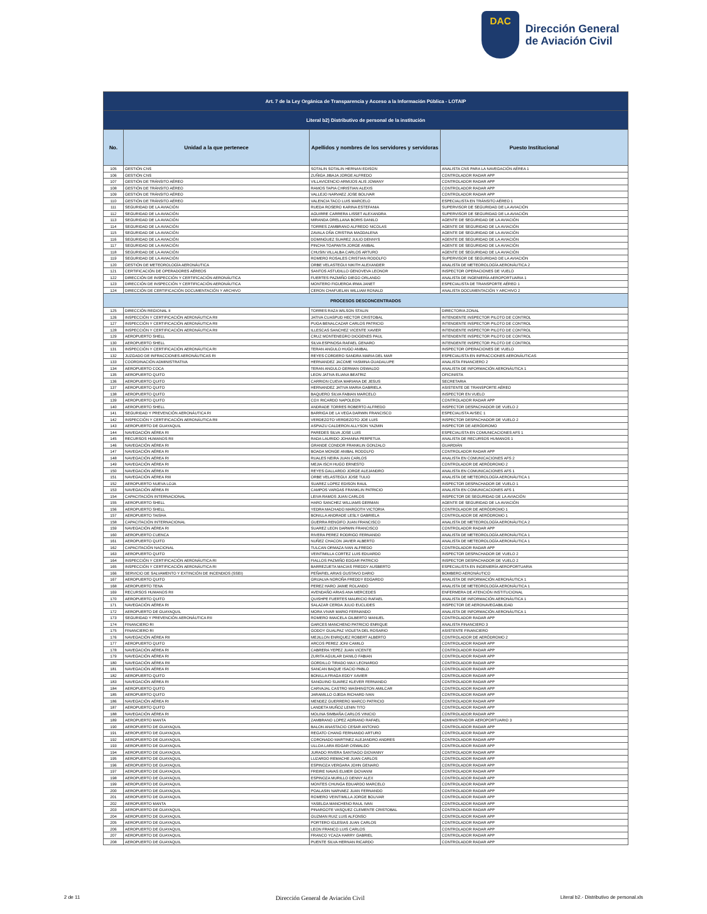DAC
Dirección General
de Aviación Civil
| Art. 7 de la Ley Orgánica de Transparencia y Acceso a la Información Pública - LOTAIP | | | |
| --- | --- | --- | --- |
| Literal b2) Distributivo de personal de la institución | | | |
| No. | Unidad a la que pertenece | Apellidos y nombres de los servidores y servidoras | Puesto Institucional |
| 105 | GESTIÓN CNS | SOTALIN SOTALIN HERNAN EDISON | ANALISTA CNS PARA LA NAVEGACIÓN AÉREA 1 |
| 106 | GESTIÓN CNS | ZUÑIGA JIBAJA JORGE ALFREDO | CONTROLADOR RADAR APP |
| 107 | GESTIÓN DE TRÁNSITO AÉREO | VILLAVICENCIO ARMIJOS ALIS JOWANY | CONTROLADOR RADAR APP |
| 108 | GESTIÓN DE TRÁNSITO AÉREO | RAMOS TAPIA CHRISTIAN ALEXIS | CONTROLADOR RADAR APP |
| 109 | GESTIÓN DE TRÁNSITO AÉREO | VALLEJO NARVAEZ JOSE BOLIVAR | CONTROLADOR RADAR APP |
| 110 | GESTIÓN DE TRÁNSITO AÉREO | VALENCIA TACO LUIS MARCELO | ESPECIALISTA EN TRÁNSITO AÉREO 1 |
| 111 | SEGURIDAD DE LA AVIACIÓN | RUEDA ROSERO KARINA ESTEFANIA | SUPERVISOR DE SEGURIDAD DE LA AVIACIÓN |
| 112 | SEGURIDAD DE LA AVIACIÓN | AGUIRRE CARRERA LISSET ALEXANDRA | SUPERVISOR DE SEGURIDAD DE LA AVIACIÓN |
| 113 | SEGURIDAD DE LA AVIACIÓN | MIRANDA ORELLANA BORIS DANILO | AGENTE DE SEGURIDAD DE LA AVIACIÓN |
| 114 | SEGURIDAD DE LA AVIACIÓN | TORRES ZAMBRANO ALFREDO NICOLAS | AGENTE DE SEGURIDAD DE LA AVIACIÓN |
| 115 | SEGURIDAD DE LA AVIACIÓN | ZAVALA OÑA CRISTINA MAGDALENA | AGENTE DE SEGURIDAD DE LA AVIACIÓN |
| 116 | SEGURIDAD DE LA AVIACIÓN | DOMINGUEZ SUAREZ JULIO DENNYS | AGENTE DE SEGURIDAD DE LA AVIACIÓN |
| 117 | SEGURIDAD DE LA AVIACIÓN | PINCHA TOAPANTA JORGE ANIBAL | AGENTE DE SEGURIDAD DE LA AVIACIÓN |
| 118 | SEGURIDAD DE LA AVIACIÓN | CHUSIN VILLALBA CARLOS ARTURO | AGENTE DE SEGURIDAD DE LA AVIACIÓN |
| 119 | SEGURIDAD DE LA AVIACIÓN | ROMERO ROSALES CRISTIAN RODOLFO | SUPERVISOR DE SEGURIDAD DE LA AVIACIÓN |
| 120 | GESTIÓN DE METEOROLOGÍA AERONÁUTICA | ORBE VELASTEGUI NIKITH ALEXANDER | ANALISTA DE METEOROLOGÍA AERONÁUTICA 2 |
| 121 | CERTIFICACIÓN DE OPERADORES AÉREOS | SANTOS ASTUDILLO GENOVEVA LEONOR | INSPECTOR OPERACIONES DE VUELO |
| 122 | DIRECCIÓN DE INSPECCIÓN Y CERTIFICACIÓN AERONÁUTICA | FUERTES PAZMIÑO DIEGO ORLANDO | ANALISTA DE INGENIERÍA AEROPORTUARIA 1 |
| 123 | DIRECCIÓN DE INSPECCIÓN Y CERTIFICACIÓN AERONÁUTICA | MONTERO FIGUEROA IRMA JANET | ESPECIALISTA DE TRANSPORTE AÉREO 1 |
| 124 | DIRECCIÓN DE CERTIFICACIÓN DOCUMENTACIÓN Y ARCHIVO | CERON CHAFUELAN WILLIAM RONALD | ANALISTA DOCUMENTACIÓN Y ARCHIVO 2 |
| PROCESOS DESCONCENTRADOS | | | |
| 125 | DIRECCIÓN REGIONAL II | TORRES RAZA WILSON STALIN | DIRECTOR/A ZONAL |
| 126 | INSPECCIÓN Y CERTIFICACIÓN AERONÁUTICA RII | JATIVA CUASPUD HECTOR CRISTOBAL | INTENDENTE INSPECTOR PILOTO DE CONTROL |
| 127 | INSPECCIÓN Y CERTIFICACIÓN AERONÁUTICA RII | PUGA BENALCAZAR CARLOS PATRICIO | INTENDENTE INSPECTOR PILOTO DE CONTROL |
| 128 | INSPECCIÓN Y CERTIFICACIÓN AERONÁUTICA RII | ILLESCAS SANCHEZ VICENTE XAVIER | INTENDENTE INSPECTOR PILOTO DE CONTROL |
| 129 | AEROPUERTO SHELL | CRUZ MONTENEGRO DIOGENES PAUL | INTENDENTE INSPECTOR PILOTO DE CONTROL |
| 130 | AEROPUERTO SHELL | SILVA ESPINOSA RAFAEL GENARO | INTENDENTE INSPECTOR PILOTO DE CONTROL |
| 131 | INSPECCIÓN Y CERTIFICACIÓN AERONÁUTICA RI | TERAN ANGULO HUGO ANIBAL | INSPECTOR OPERACIONES DE VUELO |
| 132 | JUZGADO DE INFRACCIONES AERONÁUTICAS RI | REYES CORDERO SANDRA MARIA DEL MAR | ESPECIALISTA EN INFRACCIONES AERONÁUTICAS |
| 133 | COORDINACIÓN ADMINISTRATIVA | HERNANDEZ JACOME YASMINA GUADALUPE | ANALISTA FINANCIERO 2 |
| 134 | AEROPUERTO COCA | TERAN ANGULO GERMAN OSWALDO | ANALISTA DE INFORMACIÓN AERONÁUTICA 1 |
| 135 | AEROPUERTO QUITO | LEON JATIVA ELIANA BEATRIZ | OFICINISTA |
| 136 | AEROPUERTO QUITO | CARRION CUEVA MARIANA DE JESUS | SECRETARIA |
| 137 | AEROPUERTO QUITO | HERNANDEZ JATIVA MARIA GABRIELA | ASISTENTE DE TRANSPORTE AÉREO |
| 138 | AEROPUERTO QUITO | BAQUERO SILVA FABIAN MARCELO | INSPECTOR EN VUELO |
| 139 | AEROPUERTO QUITO | COX RICARDO NAPOLEON | CONTROLADOR RADAR APP |
| 140 | AEROPUERTO SHELL | ANDRADE TORRES ROBERTO ALFREDO | INSPECTOR DESPACHADOR DE VUELO 2 |
| 141 | SEGURIDAD Y PREVENCIÓN AERONÁUTICA RI | BARRIGA DE LA VEGA DARWIN FRANCISCO | ESPECIALISTA AVSEC 1 |
| 142 | INSPECCIÓN Y CERTIFICACIÓN AERONÁUTICA RII | VERDEZOTO VERDEZOTO JOE LUIS | INSPECTOR DESPACHADOR DE VUELO 2 |
| 143 | AEROPUERTO DE GUAYAQUIL | ASPIAZU CALDERON ALLYSON YAZMIN | INSPECTOR DE AERÓDROMO |
| 144 | NAVEGACIÓN AÉREA RI | PAREDES SILVA JOSE LUIS | ESPECIALISTA EN COMUNICACIONES AFS 1 |
| 145 | RECURSOS HUMANOS RII | RADA LAURIDO JOHANNA PERPETUA | ANALISTA DE RECURSOS HUMANOS 1 |
| 146 | NAVEGACIÓN AÉREA RI | GRANDE CONDOR FRANKLIN GONZALO | GUARDIÁN |
| 147 | NAVEGACIÓN AÉREA RI | BOADA MONGE ANIBAL RODOLFO | CONTROLADOR RADAR APP |
| 148 | NAVEGACIÓN AÉREA RI | RUALES NEIRA JUAN CARLOS | ANALISTA EN COMUNICACIONES AFS 2 |
| 149 | NAVEGACIÓN AÉREA RI | MEJIA ISCH HUGO ERNESTO | CONTROLADOR DE AERÓDROMO 2 |
| 150 | NAVEGACIÓN AÉREA RI | REYES GALLARDO JORGE ALEJANDRO | ANALISTA EN COMUNICACIONES AFS 1 |
| 151 | NAVEGACIÓN AÉREA RIII | ORBE VELASTEGUI JOSE TULIO | ANALISTA DE METEOROLOGÍA AERONÁUTICA 1 |
| 152 | AEROPUERTO NUEVA LOJA | SUAREZ LOPEZ EDISON RAUL | INSPECTOR DESPACHADOR DE VUELO 1 |
| 153 | NAVEGACIÓN AÉREA RI | CAMPOS VARGAS FRANKLIN PATRICIO | ANALISTA EN COMUNICACIONES AFS 1 |
| 154 | CAPACITACIÓN INTERNACIONAL | LEIVA RAMOS JUAN CARLOS | INSPECTOR DE SEGURIDAD DE LA AVIACIÓN |
| 155 | AEROPUERTO SHELL | HARO SANCHEZ WILLIAMS GERMAN | AGENTE DE SEGURIDAD DE LA AVIACIÓN |
| 156 | AEROPUERTO SHELL | YEDRA MACHADO MARGOTH VICTORIA | CONTROLADOR DE AERÓDROMO 1 |
| 157 | AEROPUERTO TAISHA | BONILLA ANDRADE LESLY GABRIELA | CONTROLADOR DE AERÓDROMO 1 |
| 158 | CAPACITACIÓN INTERNACIONAL | GUERRA RENGIFO JUAN FRANCISCO | ANALISTA DE METEOROLOGÍA AERONÁUTICA 2 |
| 159 | NAVEGACIÓN AÉREA RI | SUAREZ LEON DARWIN FRANCISCO | CONTROLADOR RADAR APP |
| 160 | AEROPUERTO CUENCA | RIVERA PEREZ RODRIGO FERNANDO | ANALISTA DE METEOROLOGÍA AERONÁUTICA 1 |
| 161 | AEROPUERTO QUITO | NUÑEZ CHACON JAVIER ALBERTO | ANALISTA DE METEOROLOGÍA AERONÁUTICA 1 |
| 162 | CAPACITACIÓN NACIONAL | TULCAN ORMAZA IVAN ALFREDO | CONTROLADOR RADAR APP |
| 163 | AEROPUERTO QUITO | VEINTIMILLA CORTEZ LUIS EDUARDO | INSPECTOR DESPACHADOR DE VUELO 2 |
| 164 | INSPECCIÓN Y CERTIFICACIÓN AERONÁUTICA RI | FIALLOS PAZMIÑO EDGAR PATRICIO | INSPECTOR DESPACHADOR DE VUELO 2 |
| 165 | INSPECCIÓN Y CERTIFICACIÓN AERONÁUTICA RI | BARREZUETA MACIAS FREDDY AUSBERTO | ESPECIALISTA EN INGENIERÍA AEROPORTUARIA |
| 166 | SERVICIO DE SALVAMENTO Y EXTINCIÓN DE INCENDIOS (SSEI) | PEÑAFIEL ARIAS GUSTAVO DARIO | BOMBERO AERONÁUTICO |
| 167 | AEROPUERTO QUITO | GRIJALVA NOROÑA FREDDY EDGARDO | ANALISTA DE INFORMACIÓN AERONÁUTICA 1 |
| 168 | AEROPUERTO TENA | PEREZ HARO JAIME ROLANDO | ANALISTA DE METEOROLOGÍA AERONÁUTICA 1 |
| 169 | RECURSOS HUMANOS RII | AVENDAÑO ARIAS ANA MERCEDES | ENFERMERA DE ATENCIÓN INSTITUCIONAL |
| 170 | AEROPUERTO QUITO | QUISHPE FUERTES MAURICIO RAFAEL | ANALISTA DE INFORMACIÓN AERONÁUTICA 1 |
| 171 | NAVEGACIÓN AÉREA RI | SALAZAR CERDA JULIO EUCLIDES | INSPECTOR DE AERONAVEGABILIDAD |
| 172 | AEROPUERTO DE GUAYAQUIL | MORA VIVAR MARIO FERNANDO | ANALISTA DE INFORMACIÓN AERONÁUTICA 1 |
| 173 | SEGURIDAD Y PREVENCIÓN AERONÁUTICA RII | ROMERO IMAICELA GILBERTO MANUEL | CONTROLADOR RADAR APP |
| 174 | FINANCIERO RI | GARCES MANCHENO PATRICIO ENRIQUE | ANALISTA FINANCIERO 3 |
| 175 | FINANCIERO RI | GODOY GUALPAZ VIOLETA DEL ROSARIO | ASISTENTE FINANCIERO |
| 176 | NAVEGACIÓN AÉREA RII | MEJILLON ENRIQUEZ ROBERT ALBERTO | CONTROLADOR DE AERÓDROMO 2 |
| 177 | AEROPUERTO QUITO | ARCOS PEREZ JONI CAMILO | CONTROLADOR RADAR APP |
| 178 | NAVEGACIÓN AÉREA RI | CABRERA YEPEZ JUAN VICENTE | CONTROLADOR RADAR APP |
| 179 | NAVEGACIÓN AÉREA RI | ZURITA AGUILAR DANILO FABIAN | CONTROLADOR RADAR APP |
| 180 | NAVEGACIÓN AÉREA RII | GORDILLO TIRADO MAX LEONARDO | CONTROLADOR RADAR APP |
| 181 | NAVEGACIÓN AÉREA RI | SANCAN BAQUE ISACIO PABLO | CONTROLADOR RADAR APP |
| 182 | AEROPUERTO QUITO | BONILLA FRAGA EDDY XAVIER | CONTROLADOR RADAR APP |
| 183 | NAVEGACIÓN AÉREA RI | SANGUINO SUAREZ KLEVER FERNANDO | CONTROLADOR RADAR APP |
| 184 | AEROPUERTO QUITO | CARVAJAL CASTRO WASHINGTON AMILCAR | CONTROLADOR RADAR APP |
| 185 | AEROPUERTO QUITO | JARAMILLO OJEDA RICHARD IVAN | CONTROLADOR RADAR APP |
| 186 | NAVEGACIÓN AÉREA RI | MENDEZ GUERRERO MARCO PATRICIO | CONTROLADOR RADAR APP |
| 187 | AEROPUERTO QUITO | LANDETA MUÑOZ LENIN TITO | CONTROLADOR RADAR APP |
| 188 | NAVEGACIÓN AÉREA RI | MOLINA SIMBAÑA CARLOS VINICIO | CONTROLADOR RADAR APP |
| 189 | AEROPUERTO MANTA | ZAMBRANO LOPEZ ADRIANO RAFAEL | ADMINISTRADOR AEROPORTUARIO 3 |
| 190 | AEROPUERTO DE GUAYAQUIL | BALON ANASTACIO CESAR ANTONIO | CONTROLADOR RADAR APP |
| 191 | AEROPUERTO DE GUAYAQUIL | REGATO CHANG FERNANDO ARTURO | CONTROLADOR RADAR APP |
| 192 | AEROPUERTO DE GUAYAQUIL | CORONADO MARTINEZ ALEJANDRO ANDRES | CONTROLADOR RADAR APP |
| 193 | AEROPUERTO DE GUAYAQUIL | ULLOA LARA EDGAR OSWALDO | CONTROLADOR RADAR APP |
| 194 | AEROPUERTO DE GUAYAQUIL | JURADO RIVERA SANTIAGO GIOVANNY | CONTROLADOR RADAR APP |
| 195 | AEROPUERTO DE GUAYAQUIL | LUZARDO REMACHE JUAN CARLOS | CONTROLADOR RADAR APP |
| 196 | AEROPUERTO DE GUAYAQUIL | ESPINOZA VERGARA JOHN GENARO | CONTROLADOR RADAR APP |
| 197 | AEROPUERTO DE GUAYAQUIL | FREIRE NAVAS ELMER GIOVANNI | CONTROLADOR RADAR APP |
| 198 | AEROPUERTO DE GUAYAQUIL | ESPINOZA MURILLO DENNY ALEX | CONTROLADOR RADAR APP |
| 199 | AEROPUERTO DE GUAYAQUIL | MONTES CHUNGA EDUARDO MARCELO | CONTROLADOR RADAR APP |
| 200 | AEROPUERTO DE GUAYAQUIL | POALASIN NARVAEZ JUAN FERNANDO | CONTROLADOR RADAR APP |
| 201 | AEROPUERTO DE GUAYAQUIL | ROMERO VEINTIMILLA JORGE BOLIVAR | CONTROLADOR RADAR APP |
| 202 | AEROPUERTO MANTA | YASELGA MANCHENO RAUL IVAN | CONTROLADOR RADAR APP |
| 203 | AEROPUERTO DE GUAYAQUIL | PINARGOTE VASQUEZ CLEMENTE CRISTOBAL | CONTROLADOR RADAR APP |
| 204 | AEROPUERTO DE GUAYAQUIL | GUZMAN RUIZ LUIS ALFONSO | CONTROLADOR RADAR APP |
| 205 | AEROPUERTO DE GUAYAQUIL | PORTERO IGLESIAS JUAN CARLOS | CONTROLADOR RADAR APP |
| 206 | AEROPUERTO DE GUAYAQUIL | LEON FRANCO LUIS CARLOS | CONTROLADOR RADAR APP |
| 207 | AEROPUERTO DE GUAYAQUIL | FRANCO YCAZA HARRY GABRIEL | CONTROLADOR RADAR APP |
| 208 | AEROPUERTO DE GUAYAQUIL | PUENTE SILVA HERNAN RICARDO | CONTROLADOR RADAR APP |
2 de 11 Dirección General de Aviación Civil Literal b2.- Distributivo de personal.xls